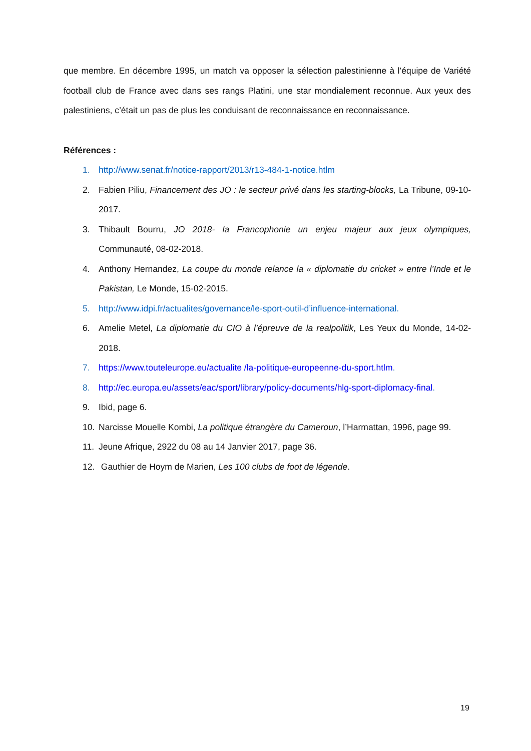que membre. En décembre 1995, un match va opposer la sélection palestinienne à l’équipe de Variété football club de France avec dans ses rangs Platini, une star mondialement reconnue. Aux yeux des palestiniens, c’était un pas de plus les conduisant de reconnaissance en reconnaissance.
Références :
1. http://www.senat.fr/notice-rapport/2013/r13-484-1-notice.htlm
2. Fabien Piliu, Financement des JO : le secteur privé dans les starting-blocks, La Tribune, 09-10-2017.
3. Thibault Bourru, JO 2018- la Francophonie un enjeu majeur aux jeux olympiques, Communauté, 08-02-2018.
4. Anthony Hernandez, La coupe du monde relance la « diplomatie du cricket » entre l’Inde et le Pakistan, Le Monde, 15-02-2015.
5. http://www.idpi.fr/actualites/governance/le-sport-outil-d’influence-international.
6. Amelie Metel, La diplomatie du CIO à l’épreuve de la realpolitik, Les Yeux du Monde, 14-02-2018.
7. https://www.touteleurope.eu/actualite /la-politique-europeenne-du-sport.htlm.
8. http://ec.europa.eu/assets/eac/sport/library/policy-documents/hlg-sport-diplomacy-final.
9. Ibid, page 6.
10. Narcisse Mouelle Kombi, La politique étrangère du Cameroun, l’Harmattan, 1996, page 99.
11. Jeune Afrique, 2922 du 08 au 14 Janvier 2017, page 36.
12. Gauthier de Hoym de Marien, Les 100 clubs de foot de légende.
19